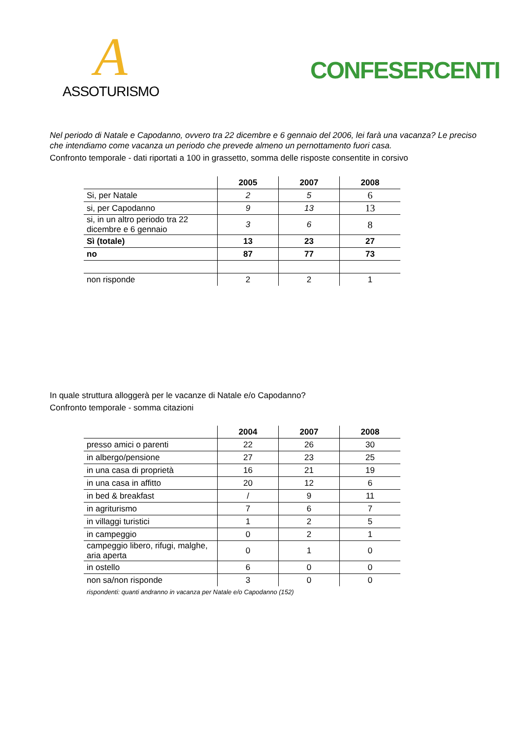A
ASSOTURISMO
CONFESERCENTI
Nel periodo di Natale e Capodanno, ovvero tra 22 dicembre e 6 gennaio del 2006, lei farà una vacanza? Le preciso che intendiamo come vacanza un periodo che prevede almeno un pernottamento fuori casa.
Confronto temporale - dati riportati a 100 in grassetto, somma delle risposte consentite in corsivo
| | 2005 | 2007 | 2008 |
| --- | --- | --- | --- |
| Si, per Natale | 2 | 5 | 6 |
| si, per Capodanno | 9 | 13 | 13 |
| si, in un altro periodo tra 22 dicembre e 6 gennaio | 3 | 6 | 8 |
| Sì (totale) | 13 | 23 | 27 |
| no | 87 | 77 | 73 |
| non risponde | 2 | 2 | 1 |
In quale struttura alloggerà per le vacanze di Natale e/o Capodanno?
Confronto temporale - somma citazioni
| | 2004 | 2007 | 2008 |
| --- | --- | --- | --- |
| presso amici o parenti | 22 | 26 | 30 |
| in albergo/pensione | 27 | 23 | 25 |
| in una casa di proprietà | 16 | 21 | 19 |
| in una casa in affitto | 20 | 12 | 6 |
| in bed & breakfast | / | 9 | 11 |
| in agriturismo | 7 | 6 | 7 |
| in villaggi turistici | 1 | 2 | 5 |
| in campeggio | 0 | 2 | 1 |
| campeggio libero, rifugi, malghe, aria aperta | 0 | 1 | 0 |
| in ostello | 6 | 0 | 0 |
| non sa/non risponde | 3 | 0 | 0 |
rispondenti: quanti andranno in vacanza per Natale e/o Capodanno (152)